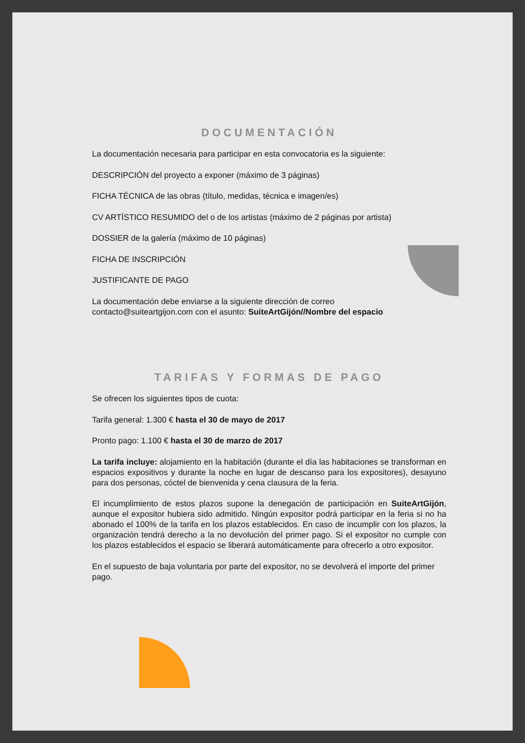DOCUMENTACIÓN
La documentación necesaria para participar en esta convocatoria es la siguiente:
DESCRIPCIÓN del proyecto a exponer (máximo de 3 páginas)
FICHA TÉCNICA de las obras (título, medidas, técnica e imagen/es)
CV ARTÍSTICO RESUMIDO del o de los artistas (máximo de 2 páginas por artista)
DOSSIER de la galería (máximo de 10 páginas)
FICHA DE INSCRIPCIÓN
JUSTIFICANTE DE PAGO
La documentación debe enviarse a la siguiente dirección de correo
contacto@suiteartgijon.com con el asunto: SuiteArtGijón//Nombre del espacio
TARIFAS Y FORMAS DE PAGO
Se ofrecen los siguientes tipos de cuota:
Tarifa general: 1.300 € hasta el 30 de mayo de 2017
Pronto pago: 1.100 € hasta el 30 de marzo de 2017
La tarifa incluye: alojamiento en la habitación (durante el día las habitaciones se transforman en espacios expositivos y durante la noche en lugar de descanso para los expositores), desayuno para dos personas, cóctel de bienvenida y cena clausura de la feria.
El incumplimiento de estos plazos supone la denegación de participación en SuiteArtGijón, aunque el expositor hubiera sido admitido. Ningún expositor podrá participar en la feria si no ha abonado el 100% de la tarifa en los plazos establecidos. En caso de incumplir con los plazos, la organización tendrá derecho a la no devolución del primer pago. Si el expositor no cumple con los plazos establecidos el espacio se liberará automáticamente para ofrecerlo a otro expositor.
En el supuesto de baja voluntaria por parte del expositor, no se devolverá el importe del primer pago.